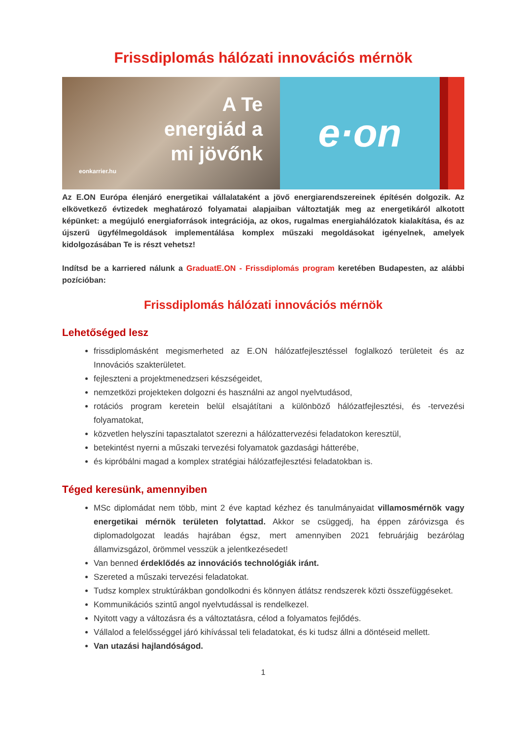Frissdiplomás hálózati innovációs mérnök
A Te
energiád a
mi jövőnk
eonkarrier.hu
e·on
Az E.ON Európa élenjáró energetikai vállalataként a jövő energiarendszereinek építésén dolgozik. Az elkövetkező évtizedek meghatározó folyamatai alapjaiban változtatják meg az energetikáról alkotott képünket: a megújuló energiaforrások integrációja, az okos, rugalmas energiahálózatok kialakítása, és az újszerű ügyfélmegoldások implementálása komplex műszaki megoldásokat igényelnek, amelyek kidolgozásában Te is részt vehetsz!
Indítsd be a karriered nálunk a GraduatE.ON - Frissdiplomás program keretében Budapesten, az alábbi pozícióban:
Frissdiplomás hálózati innovációs mérnök
Lehetőséged lesz
frissdiplomásként megismerheted az E.ON hálózatfejlesztéssel foglalkozó területeit és az Innovációs szakterületet.
fejleszteni a projektmenedzseri készségeidet,
nemzetközi projekteken dolgozni és használni az angol nyelvtudásod,
rotációs program keretein belül elsajátítani a különböző hálózatfejlesztési, és -tervezési folyamatokat,
közvetlen helyszíni tapasztalatot szerezni a hálózattervezési feladatokon keresztül,
betekintést nyerni a műszaki tervezési folyamatok gazdasági hátterébe,
és kipróbálni magad a komplex stratégiai hálózatfejlesztési feladatokban is.
Téged keresünk, amennyiben
MSc diplomádat nem több, mint 2 éve kaptad kézhez és tanulmányaidat villamosmérnök vagy energetikai mérnök területen folytattad. Akkor se csüggedj, ha éppen záróvizsga és diplomadolgozat leadás hajrában égsz, mert amennyiben 2021 februárjáig bezárólag államvizsgázol, örömmel vesszük a jelentkezésedet!
Van benned érdeklődés az innovációs technológiák iránt.
Szereted a műszaki tervezési feladatokat.
Tudsz komplex struktúrákban gondolkodni és könnyen átlátsz rendszerek közti összefüggéseket.
Kommunikációs szintű angol nyelvtudással is rendelkezel.
Nyitott vagy a változásra és a változtatásra, célod a folyamatos fejlődés.
Vállalod a felelősséggel járó kihívással teli feladatokat, és ki tudsz állni a döntéseid mellett.
Van utazási hajlandóságod.
1